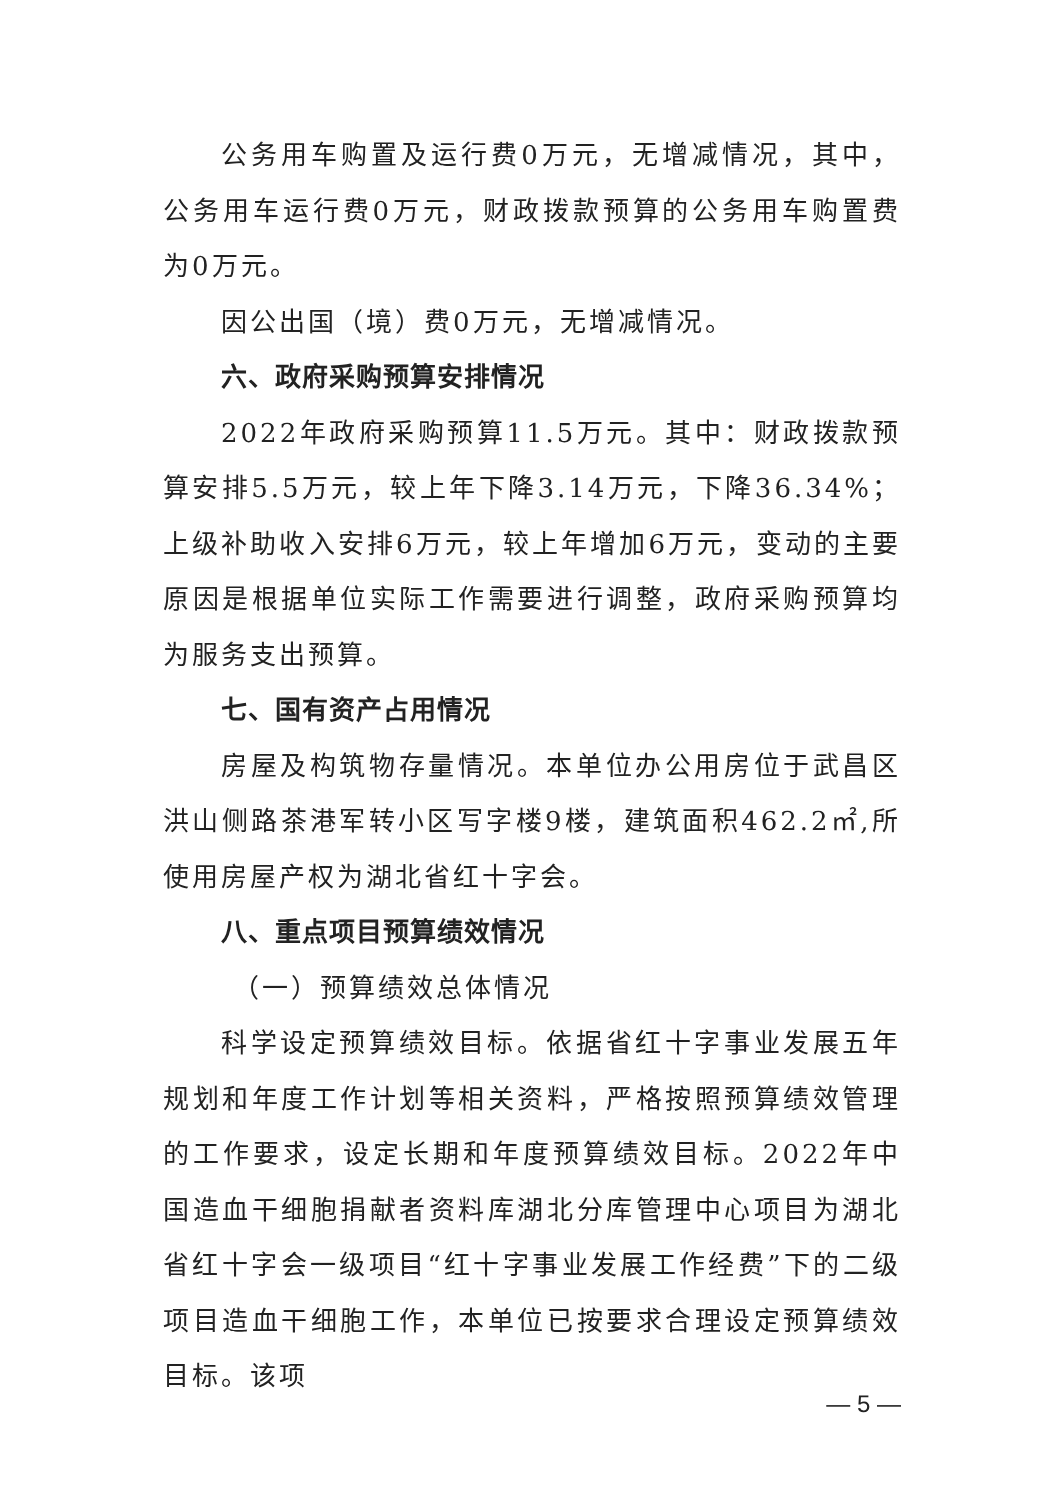公务用车购置及运行费0万元，无增减情况，其中，公务用车运行费0万元，财政拨款预算的公务用车购置费为0万元。
因公出国（境）费0万元，无增减情况。
六、政府采购预算安排情况
2022年政府采购预算11.5万元。其中：财政拨款预算安排5.5万元，较上年下降3.14万元，下降36.34%；上级补助收入安排6万元，较上年增加6万元，变动的主要原因是根据单位实际工作需要进行调整，政府采购预算均为服务支出预算。
七、国有资产占用情况
房屋及构筑物存量情况。本单位办公用房位于武昌区洪山侧路茶港军转小区写字楼9楼，建筑面积462.2㎡,所使用房屋产权为湖北省红十字会。
八、重点项目预算绩效情况
（一）预算绩效总体情况
科学设定预算绩效目标。依据省红十字事业发展五年规划和年度工作计划等相关资料，严格按照预算绩效管理的工作要求，设定长期和年度预算绩效目标。2022年中国造血干细胞捐献者资料库湖北分库管理中心项目为湖北省红十字会一级项目“红十字事业发展工作经费”下的二级项目造血干细胞工作，本单位已按要求合理设定预算绩效目标。该项
— 5 —